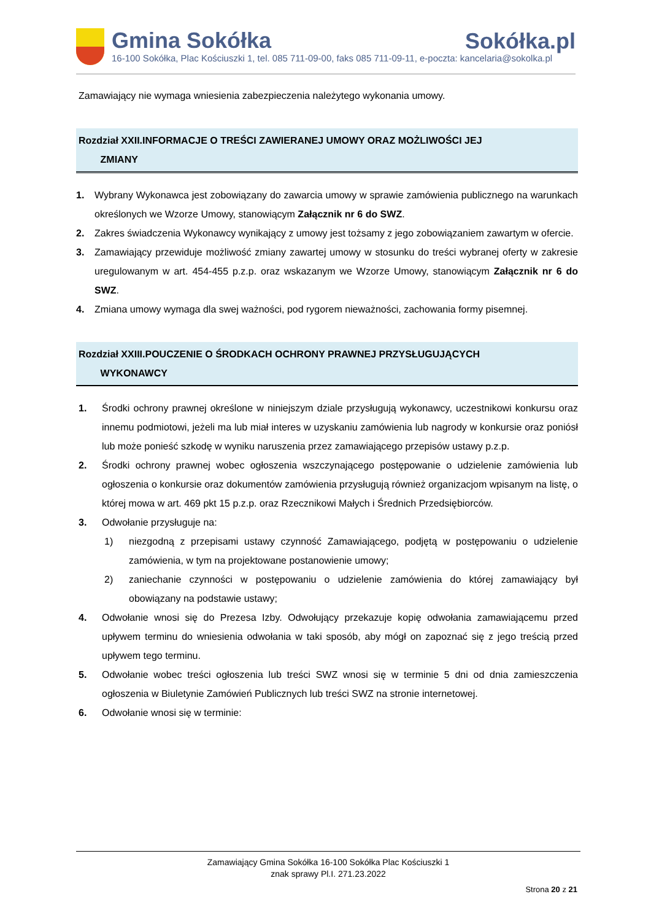Gmina Sokółka
16-100 Sokółka, Plac Kościuszki 1, tel. 085 711-09-00, faks 085 711-09-11, e-poczta: kancelaria@sokolka.pl
Sokółka.pl
Zamawiający nie wymaga wniesienia zabezpieczenia należytego wykonania umowy.
Rozdział XXII.INFORMACJE O TREŚCI ZAWIERANEJ UMOWY ORAZ MOŻLIWOŚCI JEJ
ZMIANY
1. Wybrany Wykonawca jest zobowiązany do zawarcia umowy w sprawie zamówienia publicznego na warunkach określonych we Wzorze Umowy, stanowiącym Załącznik nr 6 do SWZ.
2. Zakres świadczenia Wykonawcy wynikający z umowy jest tożsamy z jego zobowiązaniem zawartym w ofercie.
3. Zamawiający przewiduje możliwość zmiany zawartej umowy w stosunku do treści wybranej oferty w zakresie uregulowanym w art. 454-455 p.z.p. oraz wskazanym we Wzorze Umowy, stanowiącym Załącznik nr 6 do SWZ.
4. Zmiana umowy wymaga dla swej ważności, pod rygorem nieważności, zachowania formy pisemnej.
Rozdział XXIII.POUCZENIE O ŚRODKACH OCHRONY PRAWNEJ PRZYSŁUGUJĄCYCH
WYKONAWCY
1. Środki ochrony prawnej określone w niniejszym dziale przysługują wykonawcy, uczestnikowi konkursu oraz innemu podmiotowi, jeżeli ma lub miał interes w uzyskaniu zamówienia lub nagrody w konkursie oraz poniósł lub może ponieść szkodę w wyniku naruszenia przez zamawiającego przepisów ustawy p.z.p.
2. Środki ochrony prawnej wobec ogłoszenia wszczynającego postępowanie o udzielenie zamówienia lub ogłoszenia o konkursie oraz dokumentów zamówienia przysługują również organizacjom wpisanym na listę, o której mowa w art. 469 pkt 15 p.z.p. oraz Rzecznikowi Małych i Średnich Przedsiębiorców.
3. Odwołanie przysługuje na:
1) niezgodną z przepisami ustawy czynność Zamawiającego, podjętą w postępowaniu o udzielenie zamówienia, w tym na projektowane postanowienie umowy;
2) zaniechanie czynności w postępowaniu o udzielenie zamówienia do której zamawiający był obowiązany na podstawie ustawy;
4. Odwołanie wnosi się do Prezesa Izby. Odwołujący przekazuje kopię odwołania zamawiającemu przed upływem terminu do wniesienia odwołania w taki sposób, aby mógł on zapoznać się z jego treścią przed upływem tego terminu.
5. Odwołanie wobec treści ogłoszenia lub treści SWZ wnosi się w terminie 5 dni od dnia zamieszczenia ogłoszenia w Biuletynie Zamówień Publicznych lub treści SWZ na stronie internetowej.
6. Odwołanie wnosi się w terminie:
Zamawiający Gmina Sokółka 16-100 Sokółka Plac Kościuszki 1
znak sprawy Pl.I. 271.23.2022
Strona 20 z 21